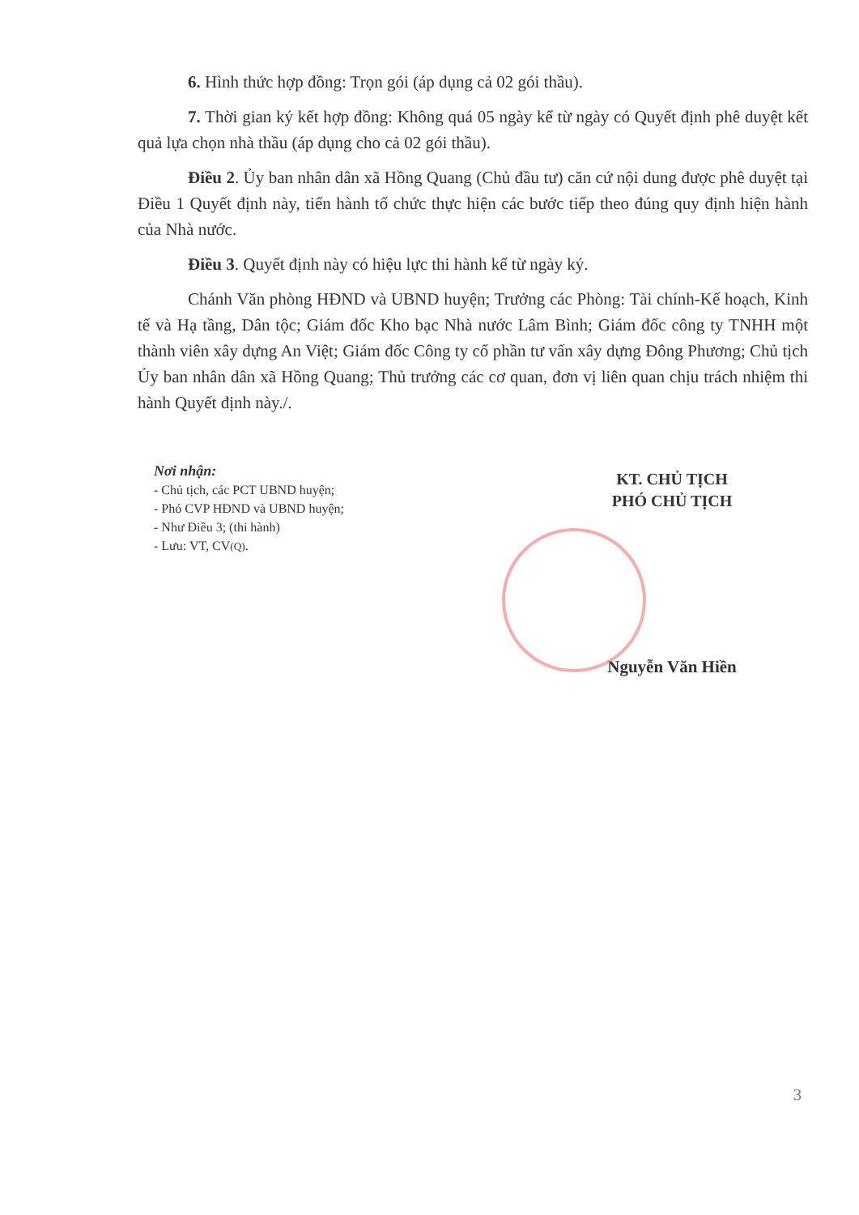6. Hình thức hợp đồng: Trọn gói (áp dụng cả 02 gói thầu).
7. Thời gian ký kết hợp đồng: Không quá 05 ngày kể từ ngày có Quyết định phê duyệt kết quả lựa chọn nhà thầu (áp dụng cho cả 02 gói thầu).
Điều 2. Ủy ban nhân dân xã Hồng Quang (Chủ đầu tư) căn cứ nội dung được phê duyệt tại Điều 1 Quyết định này, tiến hành tổ chức thực hiện các bước tiếp theo đúng quy định hiện hành của Nhà nước.
Điều 3. Quyết định này có hiệu lực thi hành kể từ ngày ký.
Chánh Văn phòng HĐND và UBND huyện; Trưởng các Phòng: Tài chính-Kế hoạch, Kinh tế và Hạ tầng, Dân tộc; Giám đốc Kho bạc Nhà nước Lâm Bình; Giám đốc công ty TNHH một thành viên xây dựng An Việt; Giám đốc Công ty cổ phần tư vấn xây dựng Đông Phương; Chủ tịch Ủy ban nhân dân xã Hồng Quang; Thủ trưởng các cơ quan, đơn vị liên quan chịu trách nhiệm thi hành Quyết định này./.
Nơi nhận:
- Chủ tịch, các PCT UBND huyện;
- Phó CVP HĐND và UBND huyện;
- Như Điều 3; (thi hành)
- Lưu: VT, CV(Q).
KT. CHỦ TỊCH
PHÓ CHỦ TỊCH
Nguyễn Văn Hiền
3